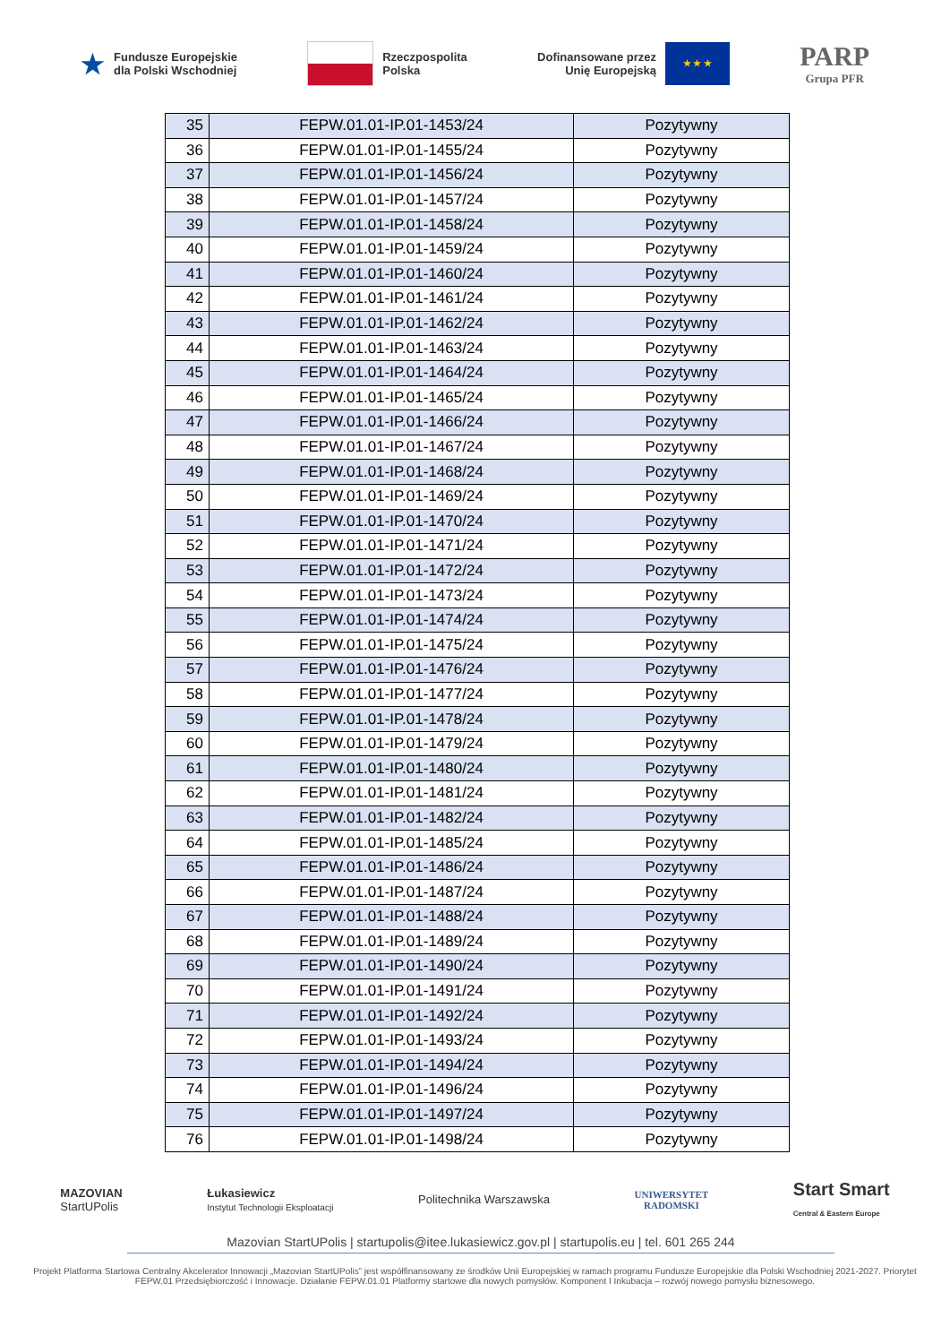★ Fundusze Europejskie
dla Polski Wschodniej
Rzeczpospolita
Polska
Dofinansowane przez
Unię Europejską
★ ★ ★
PARP
Grupa PFR
| 35 | FEPW.01.01-IP.01-1453/24 | Pozytywny |
| 36 | FEPW.01.01-IP.01-1455/24 | Pozytywny |
| 37 | FEPW.01.01-IP.01-1456/24 | Pozytywny |
| 38 | FEPW.01.01-IP.01-1457/24 | Pozytywny |
| 39 | FEPW.01.01-IP.01-1458/24 | Pozytywny |
| 40 | FEPW.01.01-IP.01-1459/24 | Pozytywny |
| 41 | FEPW.01.01-IP.01-1460/24 | Pozytywny |
| 42 | FEPW.01.01-IP.01-1461/24 | Pozytywny |
| 43 | FEPW.01.01-IP.01-1462/24 | Pozytywny |
| 44 | FEPW.01.01-IP.01-1463/24 | Pozytywny |
| 45 | FEPW.01.01-IP.01-1464/24 | Pozytywny |
| 46 | FEPW.01.01-IP.01-1465/24 | Pozytywny |
| 47 | FEPW.01.01-IP.01-1466/24 | Pozytywny |
| 48 | FEPW.01.01-IP.01-1467/24 | Pozytywny |
| 49 | FEPW.01.01-IP.01-1468/24 | Pozytywny |
| 50 | FEPW.01.01-IP.01-1469/24 | Pozytywny |
| 51 | FEPW.01.01-IP.01-1470/24 | Pozytywny |
| 52 | FEPW.01.01-IP.01-1471/24 | Pozytywny |
| 53 | FEPW.01.01-IP.01-1472/24 | Pozytywny |
| 54 | FEPW.01.01-IP.01-1473/24 | Pozytywny |
| 55 | FEPW.01.01-IP.01-1474/24 | Pozytywny |
| 56 | FEPW.01.01-IP.01-1475/24 | Pozytywny |
| 57 | FEPW.01.01-IP.01-1476/24 | Pozytywny |
| 58 | FEPW.01.01-IP.01-1477/24 | Pozytywny |
| 59 | FEPW.01.01-IP.01-1478/24 | Pozytywny |
| 60 | FEPW.01.01-IP.01-1479/24 | Pozytywny |
| 61 | FEPW.01.01-IP.01-1480/24 | Pozytywny |
| 62 | FEPW.01.01-IP.01-1481/24 | Pozytywny |
| 63 | FEPW.01.01-IP.01-1482/24 | Pozytywny |
| 64 | FEPW.01.01-IP.01-1485/24 | Pozytywny |
| 65 | FEPW.01.01-IP.01-1486/24 | Pozytywny |
| 66 | FEPW.01.01-IP.01-1487/24 | Pozytywny |
| 67 | FEPW.01.01-IP.01-1488/24 | Pozytywny |
| 68 | FEPW.01.01-IP.01-1489/24 | Pozytywny |
| 69 | FEPW.01.01-IP.01-1490/24 | Pozytywny |
| 70 | FEPW.01.01-IP.01-1491/24 | Pozytywny |
| 71 | FEPW.01.01-IP.01-1492/24 | Pozytywny |
| 72 | FEPW.01.01-IP.01-1493/24 | Pozytywny |
| 73 | FEPW.01.01-IP.01-1494/24 | Pozytywny |
| 74 | FEPW.01.01-IP.01-1496/24 | Pozytywny |
| 75 | FEPW.01.01-IP.01-1497/24 | Pozytywny |
| 76 | FEPW.01.01-IP.01-1498/24 | Pozytywny |
MAZOVIAN
StartUPolis
Łukasiewicz
Instytut Technologii Eksploatacji
Politechnika Warszawska
UNIWERSYTET
RADOMSKI
Start Smart
Central & Eastern Europe
Mazovian StartUPolis | startupolis@itee.lukasiewicz.gov.pl | startupolis.eu | tel. 601 265 244
Projekt Platforma Startowa Centralny Akcelerator Innowacji „Mazovian StartUPolis” jest współfinansowany ze środków Unii Europejskiej w ramach programu Fundusze Europejskie dla Polski Wschodniej 2021-2027. Priorytet FEPW.01 Przedsiębiorczość i Innowacje. Działanie FEPW.01.01 Platformy startowe dla nowych pomysłów. Komponent I Inkubacja – rozwój nowego pomysłu biznesowego.